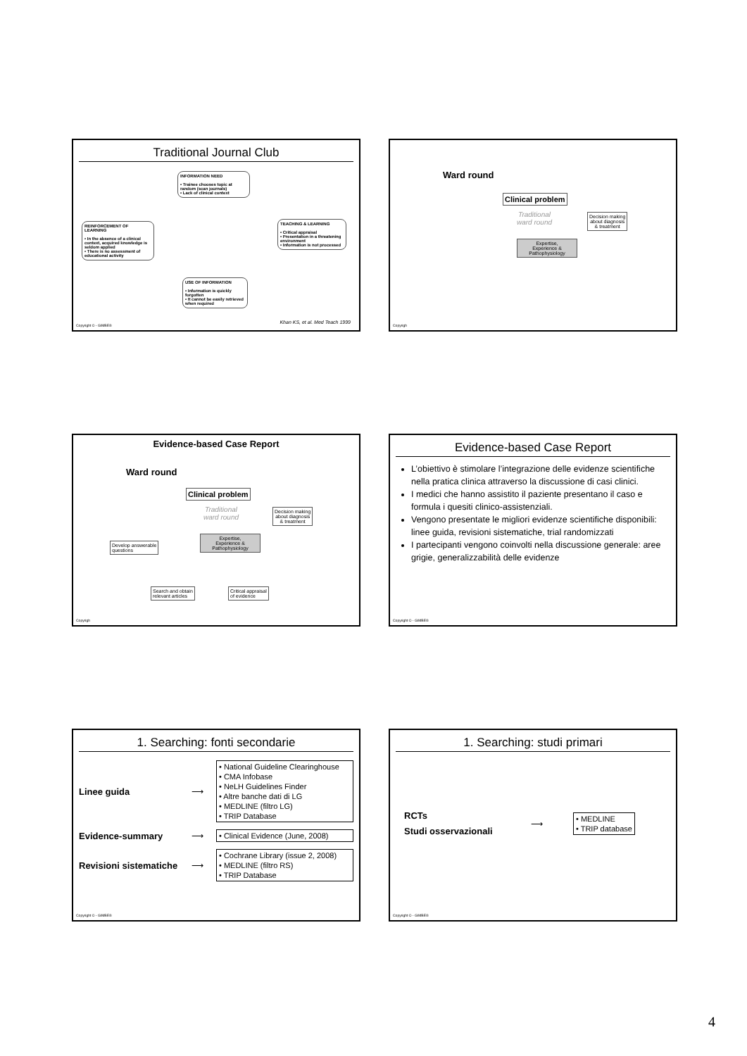Traditional Journal Club
INFORMATION NEED
• Trainee chooses topic at random (scan journals)
• Lack of clinical context
TEACHING & LEARNING
• Critical appraisal
• Presentation in a threatening environment
• Information is not processed
REINFORCEMENT OF LEARNING
• In the absence of a clinical context, acquired knowledge is seldom applied
• There is no assessment of educational activity
USE OF INFORMATION
• Information is quickly forgotten
• It cannot be easily retrieved when required
Khan KS, et al. Med Teach 1999
Copyright © - GIMBE®
Ward round
Clinical problem
Traditional
ward round
Decision making
about diagnosis
& treatment
Expertise,
Experience &
Pathophysiology
Copyrigh
Evidence-based Case Report
Ward round
Clinical problem
Traditional
ward round
Decision making
about diagnosis
& treatment
Expertise,
Experience &
Pathophysiology
Develop answerable
questions
Search and obtain
relevant articles
Critical appraisal
of evidence
Copyrigh
Evidence-based Case Report
L’obiettivo è stimolare l’integrazione delle evidenze scientifiche nella pratica clinica attraverso la discussione di casi clinici.
I medici che hanno assistito il paziente presentano il caso e formula i quesiti clinico-assistenziali.
Vengono presentate le migliori evidenze scientifiche disponibili: linee guida, revisioni sistematiche, trial randomizzati
I partecipanti vengono coinvolti nella discussione generale: aree grigie, generalizzabilità delle evidenze
Copyright © - GIMBE®
1. Searching: fonti secondarie
Linee guida
⟶
• National Guideline Clearinghouse
• CMA Infobase
• NeLH Guidelines Finder
• Altre banche dati di LG
• MEDLINE (filtro LG)
• TRIP Database
Evidence-summary
⟶
• Clinical Evidence (June, 2008)
Revisioni sistematiche
⟶
• Cochrane Library (issue 2, 2008)
• MEDLINE (filtro RS)
• TRIP Database
Copyright © - GIMBE®
1. Searching: studi primari
RCTs
Studi osservazionali
⟶
• MEDLINE
• TRIP database
Copyright © - GIMBE®
4